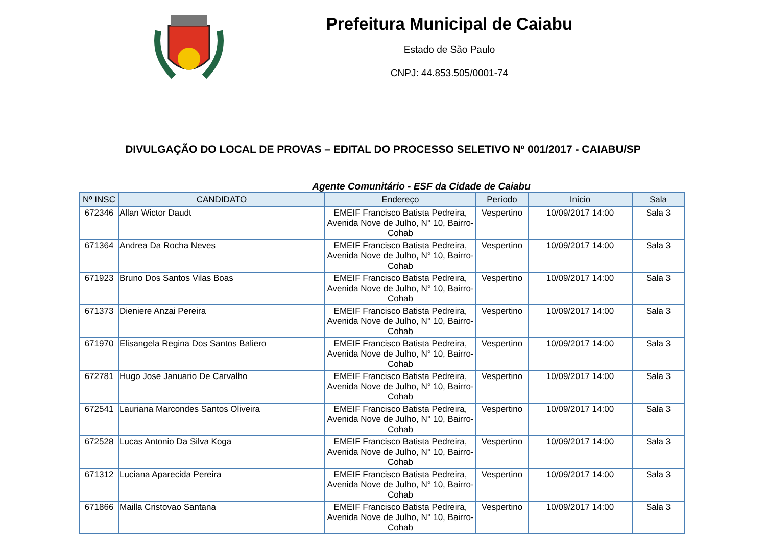Prefeitura Municipal de Caiabu
Estado de São Paulo
CNPJ: 44.853.505/0001-74
DIVULGAÇÃO DO LOCAL DE PROVAS – EDITAL DO PROCESSO SELETIVO Nº 001/2017 - CAIABU/SP
Agente Comunitário - ESF da Cidade de Caiabu
| Nº INSC | CANDIDATO | Endereço | Período | Início | Sala |
| --- | --- | --- | --- | --- | --- |
| 672346 | Allan Wictor Daudt | EMEIF Francisco Batista Pedreira, Avenida Nove de Julho, N° 10, Bairro-Cohab | Vespertino | 10/09/2017 14:00 | Sala 3 |
| 671364 | Andrea Da Rocha Neves | EMEIF Francisco Batista Pedreira, Avenida Nove de Julho, N° 10, Bairro-Cohab | Vespertino | 10/09/2017 14:00 | Sala 3 |
| 671923 | Bruno Dos Santos Vilas Boas | EMEIF Francisco Batista Pedreira, Avenida Nove de Julho, N° 10, Bairro-Cohab | Vespertino | 10/09/2017 14:00 | Sala 3 |
| 671373 | Dieniere Anzai Pereira | EMEIF Francisco Batista Pedreira, Avenida Nove de Julho, N° 10, Bairro-Cohab | Vespertino | 10/09/2017 14:00 | Sala 3 |
| 671970 | Elisangela Regina Dos Santos Baliero | EMEIF Francisco Batista Pedreira, Avenida Nove de Julho, N° 10, Bairro-Cohab | Vespertino | 10/09/2017 14:00 | Sala 3 |
| 672781 | Hugo Jose Januario De Carvalho | EMEIF Francisco Batista Pedreira, Avenida Nove de Julho, N° 10, Bairro-Cohab | Vespertino | 10/09/2017 14:00 | Sala 3 |
| 672541 | Lauriana Marcondes Santos Oliveira | EMEIF Francisco Batista Pedreira, Avenida Nove de Julho, N° 10, Bairro-Cohab | Vespertino | 10/09/2017 14:00 | Sala 3 |
| 672528 | Lucas Antonio Da Silva Koga | EMEIF Francisco Batista Pedreira, Avenida Nove de Julho, N° 10, Bairro-Cohab | Vespertino | 10/09/2017 14:00 | Sala 3 |
| 671312 | Luciana Aparecida Pereira | EMEIF Francisco Batista Pedreira, Avenida Nove de Julho, N° 10, Bairro-Cohab | Vespertino | 10/09/2017 14:00 | Sala 3 |
| 671866 | Mailla Cristovao Santana | EMEIF Francisco Batista Pedreira, Avenida Nove de Julho, N° 10, Bairro-Cohab | Vespertino | 10/09/2017 14:00 | Sala 3 |